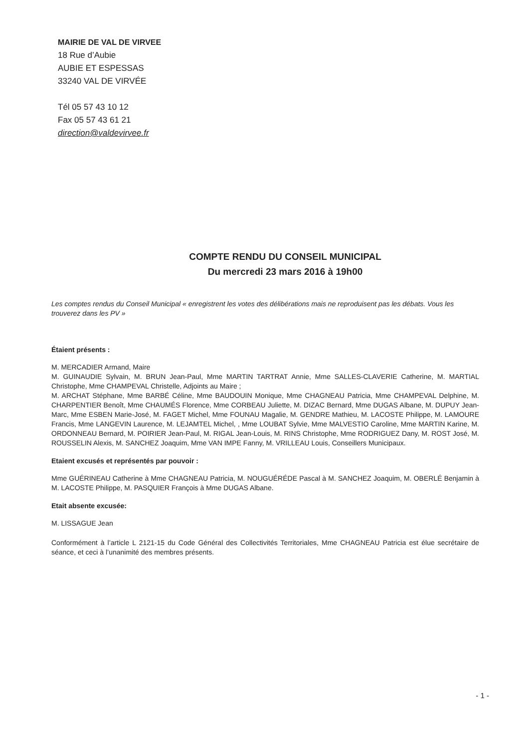MAIRIE DE VAL DE VIRVEE
18 Rue d’Aubie
AUBIE ET ESPESSAS
33240 VAL DE VIRVÉE
Tél 05 57 43 10 12
Fax 05 57 43 61 21
direction@valdevirvee.fr
COMPTE RENDU DU CONSEIL MUNICIPAL
Du mercredi 23 mars 2016 à 19h00
Les comptes rendus du Conseil Municipal « enregistrent les votes des délibérations mais ne reproduisent pas les débats. Vous les trouverez dans les PV »
Étaient présents :
M. MERCADIER Armand, Maire
M. GUINAUDIE Sylvain, M. BRUN Jean-Paul, Mme MARTIN TARTRAT Annie, Mme SALLES-CLAVERIE Catherine, M. MARTIAL Christophe, Mme CHAMPEVAL Christelle, Adjoints au Maire ;
M. ARCHAT Stéphane, Mme BARBÉ Céline, Mme BAUDOUIN Monique, Mme CHAGNEAU Patricia, Mme CHAMPEVAL Delphine, M. CHARPENTIER Benoît, Mme CHAUMÉS Florence, Mme CORBEAU Juliette, M. DIZAC Bernard, Mme DUGAS Albane, M. DUPUY Jean-Marc, Mme ESBEN Marie-José, M. FAGET Michel, Mme FOUNAU Magalie, M. GENDRE Mathieu, M. LACOSTE Philippe, M. LAMOURE Francis, Mme LANGEVIN Laurence, M. LEJAMTEL Michel, , Mme LOUBAT Sylvie, Mme MALVESTIO Caroline, Mme MARTIN Karine, M. ORDONNEAU Bernard, M. POIRIER Jean-Paul, M. RIGAL Jean-Louis, M. RINS Christophe, Mme RODRIGUEZ Dany, M. ROST José, M. ROUSSELIN Alexis, M. SANCHEZ Joaquim, Mme VAN IMPE Fanny, M. VRILLEAU Louis, Conseillers Municipaux.
Etaient excusés et représentés par pouvoir :
Mme GUÉRINEAU Catherine à Mme CHAGNEAU Patricia, M. NOUGUÉRÉDE Pascal à M. SANCHEZ Joaquim, M. OBERLÉ Benjamin à M. LACOSTE Philippe, M. PASQUIER François à Mme DUGAS Albane.
Etait absente excusée:
M. LISSAGUE Jean
Conformément à l’article L 2121-15 du Code Général des Collectivités Territoriales, Mme CHAGNEAU Patricia est élue secrétaire de séance, et ceci à l’unanimité des membres présents.
- 1 -